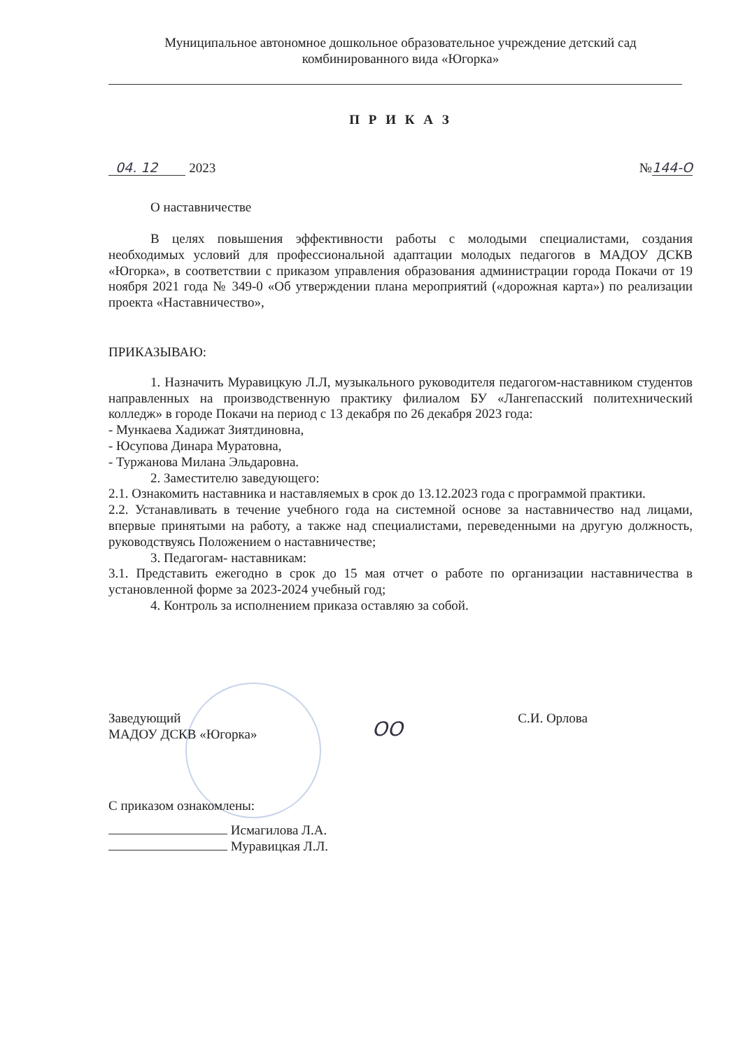Муниципальное автономное дошкольное образовательное учреждение детский сад
комбинированного вида «Югорка»
П Р И К А З
04. 12 2023 №144-О
О наставничестве
В целях повышения эффективности работы с молодыми специалистами, создания необходимых условий для профессиональной адаптации молодых педагогов в МАДОУ ДСКВ «Югорка», в соответствии с приказом управления образования администрации города Покачи от 19 ноября 2021 года № 349-0 «Об утверждении плана мероприятий («дорожная карта») по реализации проекта «Наставничество»,
ПРИКАЗЫВАЮ:
1. Назначить Муравицкую Л.Л, музыкального руководителя педагогом-наставником студентов направленных на производственную практику филиалом БУ «Лангепасский политехнический колледж» в городе Покачи на период с 13 декабря по 26 декабря 2023 года:
- Мункаева Хадижат Зиятдиновна,
- Юсупова Динара Муратовна,
- Туржанова Милана Эльдаровна.
2. Заместителю заведующего:
2.1. Ознакомить наставника и наставляемых в срок до 13.12.2023 года с программой практики.
2.2. Устанавливать в течение учебного года на системной основе за наставничество над лицами, впервые принятыми на работу, а также над специалистами, переведенными на другую должность, руководствуясь Положением о наставничестве;
3. Педагогам- наставникам:
3.1. Представить ежегодно в срок до 15 мая отчет о работе по организации наставничества в установленной форме за 2023-2024 учебный год;
4. Контроль за исполнением приказа оставляю за собой.
Заведующий
МАДОУ ДСКВ «Югорка» ОО С.И. Орлова
С приказом ознакомлены:
Исмагилова Л.А.
Муравицкая Л.Л.